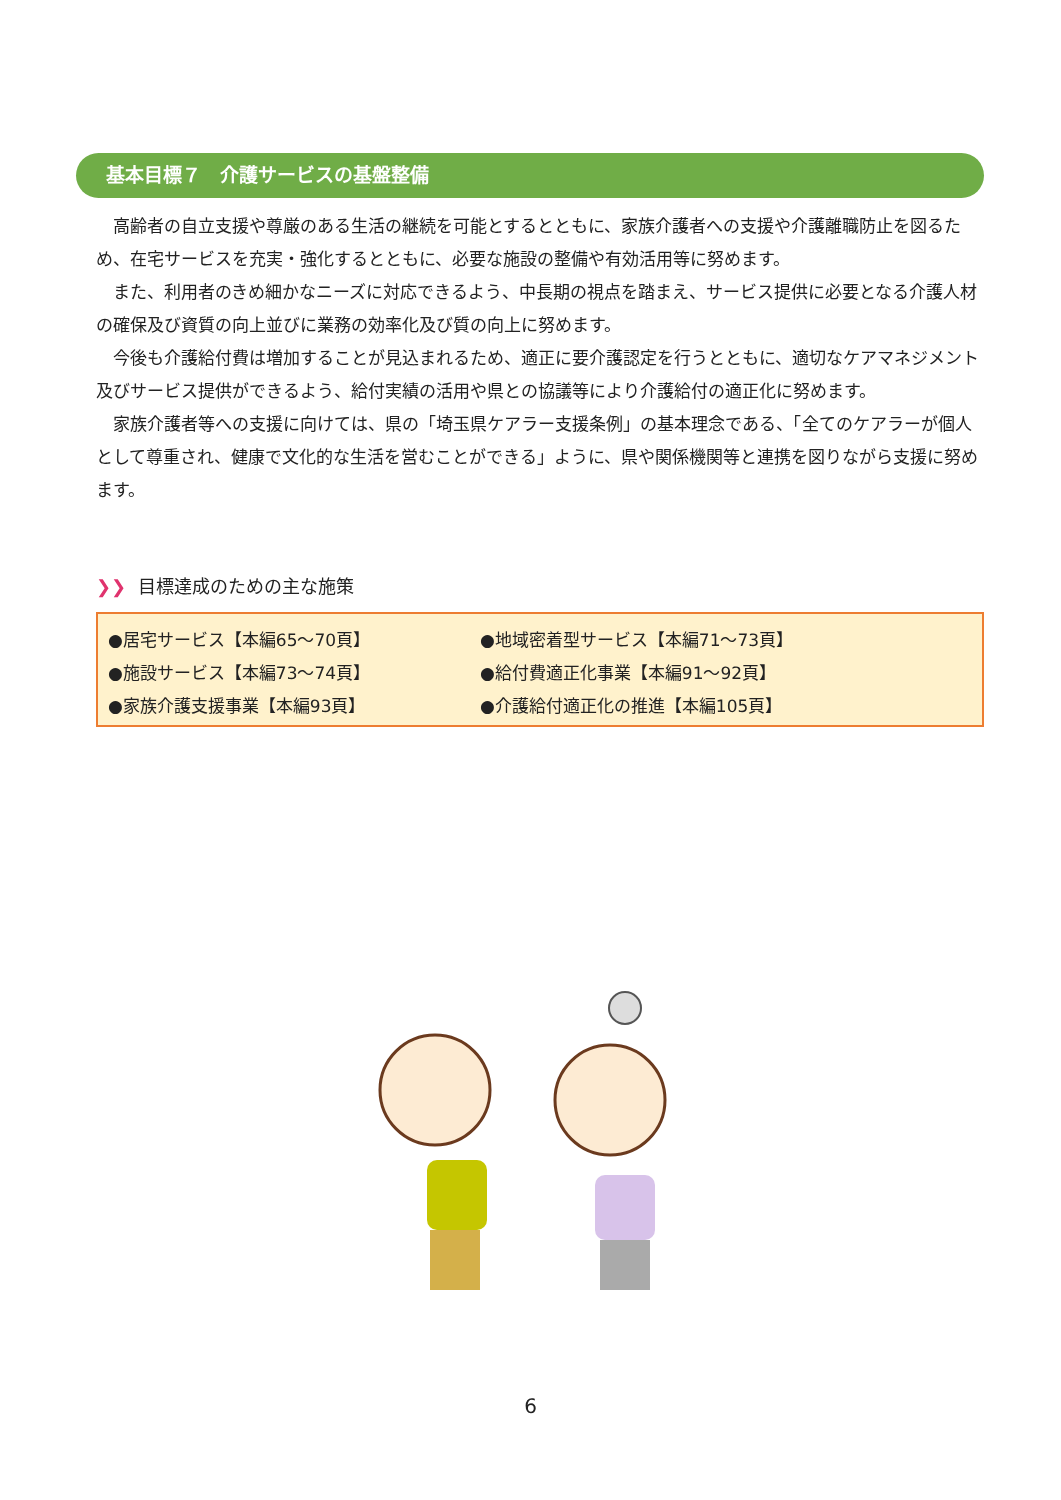基本目標７　介護サービスの基盤整備
高齢者の自立支援や尊厳のある生活の継続を可能とするとともに、家族介護者への支援や介護離職防止を図るため、在宅サービスを充実・強化するとともに、必要な施設の整備や有効活用等に努めます。
また、利用者のきめ細かなニーズに対応できるよう、中長期の視点を踏まえ、サービス提供に必要となる介護人材の確保及び資質の向上並びに業務の効率化及び質の向上に努めます。
今後も介護給付費は増加することが見込まれるため、適正に要介護認定を行うとともに、適切なケアマネジメント及びサービス提供ができるよう、給付実績の活用や県との協議等により介護給付の適正化に努めます。
家族介護者等への支援に向けては、県の「埼玉県ケアラー支援条例」の基本理念である、「全てのケアラーが個人として尊重され、健康で文化的な生活を営むことができる」ように、県や関係機関等と連携を図りながら支援に努めます。
❯❯ 目標達成のための主な施策
| ●居宅サービス【本編65～70頁】 | ●地域密着型サービス【本編71～73頁】 |
| ●施設サービス【本編73～74頁】 | ●給付費適正化事業【本編91～92頁】 |
| ●家族介護支援事業【本編93頁】 | ●介護給付適正化の推進【本編105頁】 |
6